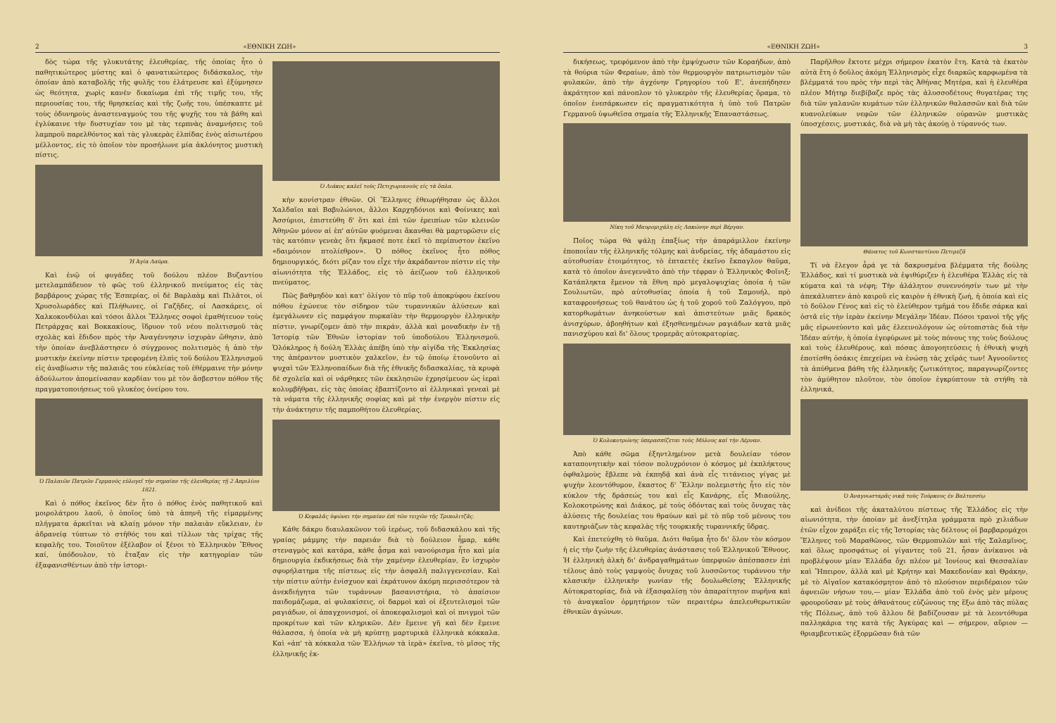2 «ΕΘΝΙΚΗ ΖΩΗ»
δὸς τώρα τῆς γλυκυτάτης ἐλευθερίας, τῆς ὁποίας ἦτο ὁ παθητικώτερος μύστης καὶ ὁ φανατικώτερος διδάσκαλος, τὴν ὁποίαν ἀπὸ καταβολῆς τῆς φυλῆς του ἐλάτρευσε καὶ ἐξύμνησεν ὡς θεότητα, χωρὶς κανὲν δικαίωμα ἐπὶ τῆς τιμῆς του, τῆς περιουσίας του, τῆς θρησκείας καὶ τῆς ζωῆς του, ὑπέσκαπτε μὲ τοὺς ὀδυνηροὺς ἀναστεναγμούς του τῆς ψυχῆς του τὰ βάθη καὶ ἐγλύκαινε τὴν δυστυχίαν του μὲ τὰς τερπνὰς ἀναμνήσεις τοῦ λαμπροῦ παρελθόντος καὶ τὰς γλυκερὰς ἐλπίδας ἑνὸς αἰσιωτέρου μέλλοντος, εἰς τὸ ὁποῖον τὸν προσήλωνε μία ἀκλόνητος μυστικὴ πίστις.
Ἡ Ἁγία Λαύρα.
Καὶ ἐνῷ οἱ φυγάδες τοῦ δούλου πλέον Βυζαντίου μετελαμπάδευον τὸ φῶς τοῦ ἑλληνικοῦ πνεύματος εἰς τὰς βαρβάρους χώρας τῆς Ἑσπερίας, οἱ δὲ Βαρλαὰμ καὶ Πιλᾶτοι, οἱ Χρυσολωράδες καὶ Πλήθωνες, οἱ Γαζῆδες, οἱ Λασκάρεις, οἱ Χαλκοκονδύλαι καὶ τόσοι ἄλλοι Ἕλληνες σοφοὶ ἐμαθήτευον τοὺς Πετράρχας καὶ Βοκκακίους, ἵδρυον τοῦ νέου πολιτισμοῦ τὰς σχολὰς καὶ ἔδιδον πρὸς τὴν Ἀναγέννησιν ἰσχυρὰν ὤθησιν, ἀπὸ τὴν ὁποίαν ἀνεβλάστησεν ὁ σύγχρονος πολιτισμὸς ἡ ἀπὸ τὴν μυστικὴν ἐκείνην πίστιν τρεφομένη ἐλπὶς τοῦ δούλου Ἑλληνισμοῦ εἰς ἀναβίωσιν τῆς παλαιᾶς του εὐκλείας τοῦ ἐθέρμαινε τὴν μόνην ἀδούλωτον ἀπομείνασαν καρδίαν του μὲ τὸν ἄσβεστον πόθον τῆς πραγματοποιήσεως τοῦ γλυκέος ὀνείρου του.
Ὁ Παλαιῶν Πατρῶν Γερμανὸς εὐλογεῖ τὴν σημαίαν τῆς ἐλευθερίας τῇ 2 Ἀπριλίου 1821.
Καὶ ὁ πόθος ἐκεῖνος δὲν ἦτο ὁ πόθος ἑνὸς παθητικοῦ καὶ μοιρολάτρου λαοῦ, ὁ ὁποῖος ὑπὸ τὰ ἀπηνῆ τῆς εἱμαρμένης πλήγματα ἀρκεῖται νὰ κλαίῃ μόνον τὴν παλαιὰν εὔκλειαν, ἐν ἀδρανείᾳ τύπτων τὸ στῆθός του καὶ τίλλων τὰς τρίχας τῆς κεφαλῆς του. Τοιοῦτον ἐξέλαβον οἱ ξένοι τὸ Ἑλληνικὸν Ἔθνος καί, ὑπόδουλον, τὸ ἔταξαν εἰς τὴν κατηγορίαν τῶν ἐξαφανισθέντων ἀπὸ τὴν ἱστορι-
Ὁ Λιάκος καλεῖ τοὺς Πετιχωριανοὺς εἰς τὰ ὅπλα.
κὴν κονίστραν ἐθνῶν. Οἱ Ἕλληνες ἐθεωρήθησαν ὡς ἄλλοι Χαλδαῖοι καὶ Βαβυλώνιοι, ἄλλοι Καρχηδόνιοι καὶ Φοίνικες καὶ Ἀσσύριοι, ἐπιστεύθη δ' ὅτι καὶ ἐπὶ τῶν ἐρειπίων τῶν κλεινῶν Ἀθηνῶν μόνον αἱ ἐπ' αὐτῶν φυόμεναι ἄκανθαι θὰ μαρτυρῶσιν εἰς τὰς κατόπιν γενεὰς ὅτι ἤκμασέ ποτε ἐκεῖ τὸ περίπυστον ἐκεῖνο «δαιμόνιον πτολίεθρον». Ὁ πόθος ἐκεῖνος ἦτο πόθος δημιουργικός, διότι ρίζαν του εἶχε τὴν ἀκράδαντον πίστιν εἰς τὴν αἰωνιότητα τῆς Ἑλλάδος, εἰς τὸ ἀείζωον τοῦ ἑλληνικοῦ πνεύματος.
Πῶς βαθμηδὸν καὶ κατ' ὀλίγον τὸ πῦρ τοῦ ἀποκρύφου ἐκείνου πόθου ἐχώνευε τὸν σίδηρον τῶν τυραννικῶν ἁλύσεων καὶ ἐμεγάλωνεν εἰς παμφάγον πυρκαϊὰν τὴν θερμουργὸν ἑλληνικὴν πίστιν, γνωρίζομεν ἀπὸ τὴν πικράν, ἀλλὰ καὶ μοναδικὴν ἐν τῇ Ἱστορίᾳ τῶν Ἐθνῶν ἱστορίαν τοῦ ὑποδούλου Ἑλληνισμοῦ. Ὁλόκληρος ἡ δούλη Ἑλλὰς ἀπέβη ὑπὸ τὴν αἰγίδα τῆς Ἐκκλησίας της ἀπέραντον μυστικὸν χαλκεῖον, ἐν τῷ ὁποίῳ ἐτονοῦντο αἱ ψυχαὶ τῶν Ἑλληνοπαίδων διὰ τῆς ἐθνικῆς διδασκαλίας, τὰ κρυφὰ δὲ σχολεῖα καὶ οἱ νάρθηκες τῶν ἐκκλησιῶν ἐχρησίμευον ὡς ἱεραὶ κολυμβῆθραι, εἰς τὰς ὁποίας ἐβαπτίζοντο αἱ ἑλληνικαὶ γενεαὶ μὲ τὰ νάματα τῆς ἑλληνικῆς σοφίας καὶ μὲ τὴν ἐνεργὸν πίστιν εἰς τὴν ἀνάκτησιν τῆς παμποθήτου ἐλευθερίας.
Ὁ Κεφαλᾶς ὑψώνει τὴν σημαίαν ἐπὶ τῶν τειχῶν τῆς Τριπολιτζᾶς.
Κάθε δάκρυ διαυλακῶνον τοῦ ἱερέως, τοῦ διδασκάλου καὶ τῆς γραίας μάμμης τὴν παρειάν διὰ τὸ δούλειον ἦμαρ, κάθε στεναγμὸς καὶ κατάρα, κάθε ᾆσμα καὶ νανούρισμα ἦτο καὶ μία δημιουργία ἐκδικήσεως διὰ τὴν χαμένην ἐλευθερίαν, ἓν ἰσχυρὸν σφυρήλατημα τῆς πίστεως εἰς τὴν ἀσφαλῆ παλιγγενεσίαν. Καὶ τὴν πίστιν αὐτὴν ἐνίσχυον καὶ ἐκράτυνον ἀκόμη περισσότερον τὰ ἀνεκδιήγητα τῶν τυράννων βασανιστήρια, τὸ ἀπαίσιον παιδομάζωμα, αἱ φυλακίσεις, οἱ δαρμοὶ καὶ οἱ ἐξευτελισμοὶ τῶν ραγιάδων, οἱ ἀπαγχονισμοί, οἱ ἀποκεφαλισμοὶ καὶ οἱ πνιγμοὶ τῶν προκρίτων καὶ τῶν κληρικῶν. Δὲν ἔμεινε γῆ καὶ δὲν ἔμεινε θάλασσα, ἡ ὁποία νὰ μὴ κρύπτῃ μαρτυρικὰ ἑλληνικὰ κόκκαλα. Καὶ «ἀπ' τὰ κόκκαλα τῶν Ἑλλήνων τὰ ἱερὰ» ἐκεῖνα, τὸ μῖσος τῆς ἑλληνικῆς ἐκ-
«ΕΘΝΙΚΗ ΖΩΗ» 3
δικήσεως, τρεφόμενον ἀπὸ τὴν ἐμψύχωσιν τῶν Κοραήδων, ἀπὸ τὰ θούρια τῶν Φεραίων, ἀπὸ τὸν θερμουργὸν πατριωτισμὸν τῶν φυλακῶν, ἀπὸ τὴν ἀγχόνην Γρηγορίου τοῦ Ε', ἀνεπήδησεν ἀκράτητον καὶ πάνοπλον τὸ γλυκερὸν τῆς ἐλευθερίας ὅραμα, τὸ ὁποῖον ἐνεσάρκωσεν εἰς πραγματικότητα ἡ ὑπὸ τοῦ Πατρῶν Γερμανοῦ ὑψωθεῖσα σημαία τῆς Ἑλληνικῆς Ἐπαναστάσεως.
Νίκη τοῦ Μαυρομιχάλη εἰς Λακώνην περὶ Βέργαν.
Ποῖος τώρα θὰ ψάλῃ ἐπαξίως τὴν ἀπαράμιλλον ἐκείνην ἐποποιΐαν τῆς ἑλληνικῆς τόλμης καὶ ἀνδρείας, τῆς ἀδαμάστου εἰς αὐτοθυσίαν ἑτοιμότητος, τὸ ἑπταετὲς ἐκεῖνο ἔκπαγλον θαῦμα, κατὰ τὸ ὁποῖον ἀνεγεννᾶτο ἀπὸ τὴν τέφραν ὁ Ἑλληνικὸς Φοῖνιξ; Κατάπληκτα ἔμενον τὰ ἔθνη πρὸ μεγαλοψυχίας ὁποία ἡ τῶν Σουλιωτῶν, πρὸ αὐτοθυσίας ὁποία ἡ τοῦ Σαμουήλ, πρὸ καταφρονήσεως τοῦ θανάτου ὡς ἡ τοῦ χοροῦ τοῦ Ζαλόγγου, πρὸ κατορθωμάτων ἀνηκούστων καὶ ἀπιστεύτων μιᾶς δρακὸς ἀνισχύρων, ἀβοηθήτων καὶ ἐξησθενημένων ραγιάδων κατὰ μιᾶς πανισχύρου καὶ δι' ὅλους τρομερᾶς αὐτοκρατορίας.
Ὁ Κολοκοτρώνης ὑπερασπίζεται τοὺς Μύλους καὶ τὴν Λέρναν.
Ἀπὸ κάθε σῶμα ἐξηντλημένον μετὰ δουλείαν τόσον καταπονητικὴν καὶ τόσον πολυχρόνιον ὁ κόσμος μὲ ἐκπλήκτους ὀφθαλμοὺς ἔβλεπε νὰ ἐκπηδᾷ καὶ ἀνὰ εἷς τιτάνειος γίγας μὲ ψυχὴν λεοντόθυμον, ἕκαστος δ' Ἕλλην πολεμιστὴς ἦτο εἰς τὸν κύκλον τῆς δράσεώς του καὶ εἷς Κανάρης, εἷς Μιαούλης, Κολοκοτρώνης καὶ Διάκος, μὲ τοὺς ὀδόντας καὶ τοὺς ὄνυχας τὰς ἁλύσεις τῆς δουλείας του θραύων καὶ μὲ τὸ πῦρ τοῦ μένους του καυτηριάζων τὰς κεφαλὰς τῆς τουρκικῆς τυραννικῆς ὕδρας.
Καὶ ἐπετεύχθη τὸ θαῦμα. Διότι θαῦμα ἦτο δι' ὅλον τὸν κόσμον ἡ εἰς τὴν ζωὴν τῆς ἐλευθερίας ἀνάστασις τοῦ Ἑλληνικοῦ Ἔθνους. Ἡ ἑλληνικὴ ἀλκὴ δι' ἀνδραγαθημάτων ὑπερφυῶν ἀπέσπασεν ἐπὶ τέλους ἀπὸ τοὺς γαμψοὺς ὄνυχας τοῦ λυσσῶντος τυράννου τὴν κλασικὴν ἑλληνικὴν γωνίαν τῆς δουλωθείσης Ἑλληνικῆς Αὐτοκρατορίας, διὰ νὰ ἐξασφαλίσῃ τὸν ἀπαραίτητον πυρῆνα καὶ τὸ ἀναγκαῖον ὁρμητήριον τῶν περαιτέρω ἀπελευθερωτικῶν ἐθνικῶν ἀγώνων.
Παρῆλθον ἔκτοτε μέχρι σήμερον ἑκατὸν ἔτη. Κατὰ τὰ ἑκατὸν αὐτὰ ἔτη ὁ δοῦλος ἀκόμη Ἑλληνισμὸς εἶχε διαρκῶς καρφωμένα τὰ βλέμματά του πρὸς τὴν περὶ τὰς Ἀθήνας Μητέρα, καὶ ἡ ἐλευθέρα πλέον Μήτηρ διεβίβαζε πρὸς τὰς ἀλυσσοδέτους θυγατέρας της διὰ τῶν γαλανῶν κυμάτων τῶν ἑλληνικῶν θαλασσῶν καὶ διὰ τῶν κυανολεύκων νεφῶν τῶν ἑλληνικῶν οὐρανῶν μυστικὰς ὑποσχέσεις, μυστικάς, διὰ νὰ μὴ τὰς ἀκούῃ ὁ τύραννός των.
Θάνατος τοῦ Κωνσταντίνου Πετιμεζᾶ
Τί νὰ ἔλεγον ἆρά γε τὰ δακρυσμένα βλέμματα τῆς δούλης Ἑλλάδος, καὶ τί μυστικὰ νὰ ἐψιθύριζεν ἡ ἐλευθέρα Ἑλλὰς εἰς τὰ κύματα καὶ τὰ νέφη; Τὴν ἀλάλητον συνεννόησίν των μὲ τὴν ἀπεκάλυπτεν ἀπὸ καιροῦ εἰς καιρὸν ἡ ἐθνικὴ ζωή, ἡ ὁποία καὶ εἰς τὸ δοῦλον Γένος καὶ εἰς τὸ ἐλεύθερον τμῆμά του ἔδιδε σάρκα καὶ ὀστᾶ εἰς τὴν ἱερὰν ἐκείνην Μεγάλην Ἰδέαν. Πόσοι τρανοὶ τῆς γῆς μᾶς εἰρωνεύοντο καὶ μᾶς ἐλεεινολόγουν ὡς οὐτοπιστὰς διὰ τὴν Ἰδέαν αὐτήν, ἡ ὁποία ἐγεφύρωνε μὲ τοὺς πόνους της τοὺς δούλους καὶ τοὺς ἐλευθέρους, καὶ πόσας ἀπογοητεύσεις ἡ ἐθνικὴ ψυχὴ ἐποτίσθη ὁσάκις ἐπεχείρει νὰ ἑνώσῃ τὰς χεῖράς των! Ἀγνοοῦντες τὰ ἀπύθμενα βάθη τῆς ἑλληνικῆς ζωτικότητος, παραγνωρίζοντες τὸν ἀμύθητον πλοῦτον, τὸν ὁποῖον ἐγκρύπτουν τὰ στήθη τὰ ἑλληνικά,
Ὁ Ἀναγνωσταρᾶς νικᾷ τοὺς Τούρκους ἐν Βαλτεσσίῳ
καὶ ἀνίδεοι τῆς ἀκαταλύτου πίστεως τῆς Ἑλλάδος εἰς τὴν αἰωνιότητα, τὴν ὁποίαν μὲ ἀνεξίτηλα γράμματα πρὸ χιλιάδων ἐτῶν εἶχον χαράξει εἰς τῆς Ἱστορίας τὰς δέλτους οἱ βαρβαρομάχοι Ἕλληνες τοῦ Μαραθῶνος, τῶν Θερμοπυλῶν καὶ τῆς Σαλαμῖνος, καὶ ὅλως προσφάτως οἱ γίγαντες τοῦ 21, ἦσαν ἀνίκανοι νὰ προβλέψουν μίαν Ἑλλάδα ὄχι πλέον μὲ Ἰονίους καὶ Θεσσαλίαν καὶ Ἤπειρον, ἀλλὰ καὶ μὲ Κρήτην καὶ Μακεδονίαν καὶ Θράκην, μὲ τὸ Αἰγαῖον κατακόσμητον ἀπὸ τὸ πλούσιον περιδέραιον τῶν ἀφνειῶν νήσων του,— μίαν Ἑλλάδα ἀπὸ τοῦ ἑνὸς μὲν μέρους φρουροῦσαν μὲ τοὺς ἀθανάτους εὐζώνους της ἔξω ἀπὸ τὰς πύλας τῆς Πόλεως, ἀπὸ τοῦ ἄλλου δὲ βαδίζουσαν μὲ τὰ λεοντόθυμα παλληκάρια της κατὰ τῆς Ἀγκύρας καὶ — σήμερον, αὔριον — θριαμβευτικῶς ἐξορμῶσαν διὰ τῶν